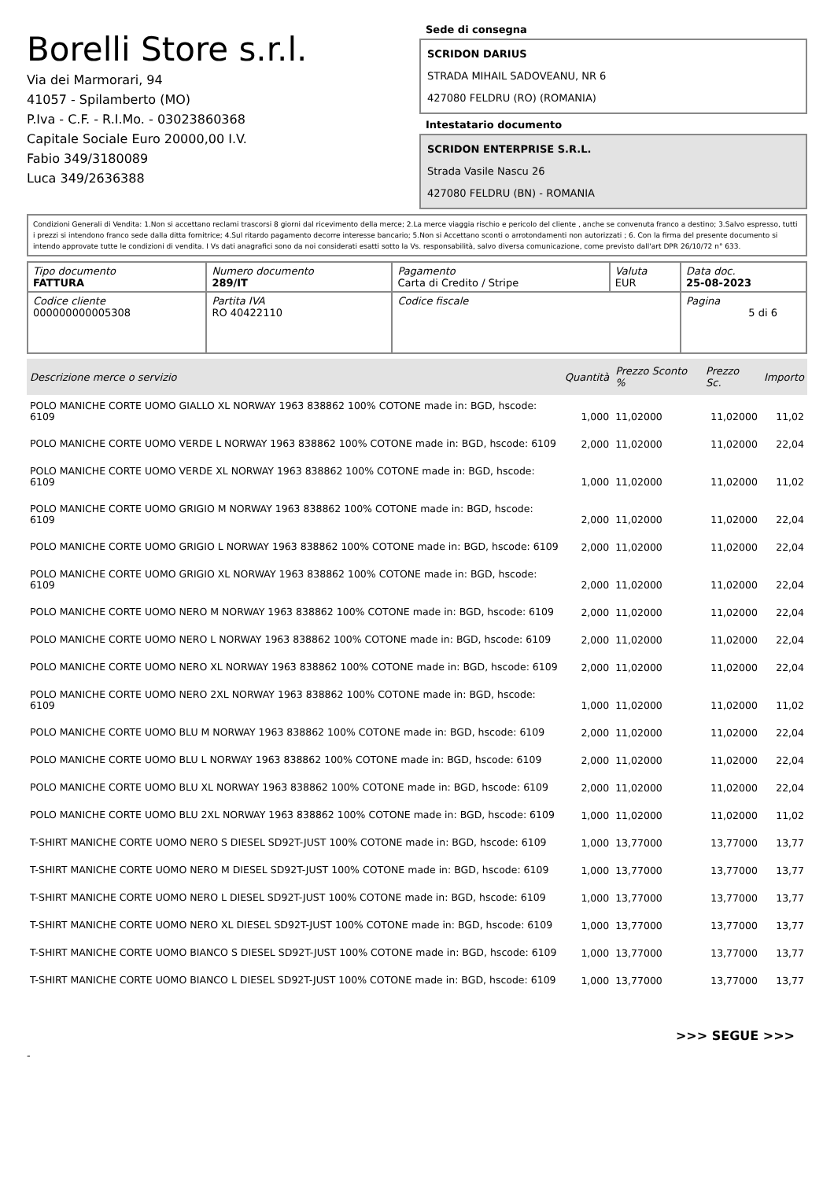Borelli Store s.r.l.
Via dei Marmorari, 94
41057 - Spilamberto (MO)
P.Iva - C.F. - R.I.Mo. - 03023860368
Capitale Sociale Euro 20000,00 I.V.
Fabio 349/3180089
Luca 349/2636388
Sede di consegna
SCRIDON DARIUS
STRADA MIHAIL SADOVEANU, NR 6
427080 FELDRU (RO) (ROMANIA)
Intestatario documento
SCRIDON ENTERPRISE S.R.L.
Strada Vasile Nascu 26
427080 FELDRU (BN) - ROMANIA
Condizioni Generali di Vendita: 1.Non si accettano reclami trascorsi 8 giorni dal ricevimento della merce; 2.La merce viaggia rischio e pericolo del cliente , anche se convenuta franco a destino; 3.Salvo espresso, tutti i prezzi si intendono franco sede dalla ditta fornitrice; 4.Sul ritardo pagamento decorre interesse bancario; 5.Non si Accettano sconti o arrotondamenti non autorizzati ; 6. Con la firma del presente documento si intendo approvate tutte le condizioni di vendita. I Vs dati anagrafici sono da noi considerati esatti sotto la Vs. responsabilità, salvo diversa comunicazione, come previsto dall'art DPR 26/10/72 n° 633.
| Tipo documento FATTURA | Numero documento 289/IT | Pagamento Carta di Credito / Stripe | Valuta EUR | Data doc. 25-08-2023 |
| Codice cliente 000000000005308 | Partita IVA RO 40422110 | Codice fiscale | | Pagina 5 di 6 |
| Descrizione merce o servizio | Quantità | Prezzo Sconto % | Prezzo Sc. | Importo |
| --- | --- | --- | --- | --- |
| POLO MANICHE CORTE UOMO GIALLO XL NORWAY 1963 838862 100% COTONE made in: BGD, hscode: 6109 | 1,000 | 11,02000 | 11,02000 | 11,02 |
| POLO MANICHE CORTE UOMO VERDE L NORWAY 1963 838862 100% COTONE made in: BGD, hscode: 6109 | 2,000 | 11,02000 | 11,02000 | 22,04 |
| POLO MANICHE CORTE UOMO VERDE XL NORWAY 1963 838862 100% COTONE made in: BGD, hscode: 6109 | 1,000 | 11,02000 | 11,02000 | 11,02 |
| POLO MANICHE CORTE UOMO GRIGIO M NORWAY 1963 838862 100% COTONE made in: BGD, hscode: 6109 | 2,000 | 11,02000 | 11,02000 | 22,04 |
| POLO MANICHE CORTE UOMO GRIGIO L NORWAY 1963 838862 100% COTONE made in: BGD, hscode: 6109 | 2,000 | 11,02000 | 11,02000 | 22,04 |
| POLO MANICHE CORTE UOMO GRIGIO XL NORWAY 1963 838862 100% COTONE made in: BGD, hscode: 6109 | 2,000 | 11,02000 | 11,02000 | 22,04 |
| POLO MANICHE CORTE UOMO NERO M NORWAY 1963 838862 100% COTONE made in: BGD, hscode: 6109 | 2,000 | 11,02000 | 11,02000 | 22,04 |
| POLO MANICHE CORTE UOMO NERO L NORWAY 1963 838862 100% COTONE made in: BGD, hscode: 6109 | 2,000 | 11,02000 | 11,02000 | 22,04 |
| POLO MANICHE CORTE UOMO NERO XL NORWAY 1963 838862 100% COTONE made in: BGD, hscode: 6109 | 2,000 | 11,02000 | 11,02000 | 22,04 |
| POLO MANICHE CORTE UOMO NERO 2XL NORWAY 1963 838862 100% COTONE made in: BGD, hscode: 6109 | 1,000 | 11,02000 | 11,02000 | 11,02 |
| POLO MANICHE CORTE UOMO BLU M NORWAY 1963 838862 100% COTONE made in: BGD, hscode: 6109 | 2,000 | 11,02000 | 11,02000 | 22,04 |
| POLO MANICHE CORTE UOMO BLU L NORWAY 1963 838862 100% COTONE made in: BGD, hscode: 6109 | 2,000 | 11,02000 | 11,02000 | 22,04 |
| POLO MANICHE CORTE UOMO BLU XL NORWAY 1963 838862 100% COTONE made in: BGD, hscode: 6109 | 2,000 | 11,02000 | 11,02000 | 22,04 |
| POLO MANICHE CORTE UOMO BLU 2XL NORWAY 1963 838862 100% COTONE made in: BGD, hscode: 6109 | 1,000 | 11,02000 | 11,02000 | 11,02 |
| T-SHIRT MANICHE CORTE UOMO NERO S DIESEL SD92T-JUST 100% COTONE made in: BGD, hscode: 6109 | 1,000 | 13,77000 | 13,77000 | 13,77 |
| T-SHIRT MANICHE CORTE UOMO NERO M DIESEL SD92T-JUST 100% COTONE made in: BGD, hscode: 6109 | 1,000 | 13,77000 | 13,77000 | 13,77 |
| T-SHIRT MANICHE CORTE UOMO NERO L DIESEL SD92T-JUST 100% COTONE made in: BGD, hscode: 6109 | 1,000 | 13,77000 | 13,77000 | 13,77 |
| T-SHIRT MANICHE CORTE UOMO NERO XL DIESEL SD92T-JUST 100% COTONE made in: BGD, hscode: 6109 | 1,000 | 13,77000 | 13,77000 | 13,77 |
| T-SHIRT MANICHE CORTE UOMO BIANCO S DIESEL SD92T-JUST 100% COTONE made in: BGD, hscode: 6109 | 1,000 | 13,77000 | 13,77000 | 13,77 |
| T-SHIRT MANICHE CORTE UOMO BIANCO L DIESEL SD92T-JUST 100% COTONE made in: BGD, hscode: 6109 | 1,000 | 13,77000 | 13,77000 | 13,77 |
>>> SEGUE >>>
-